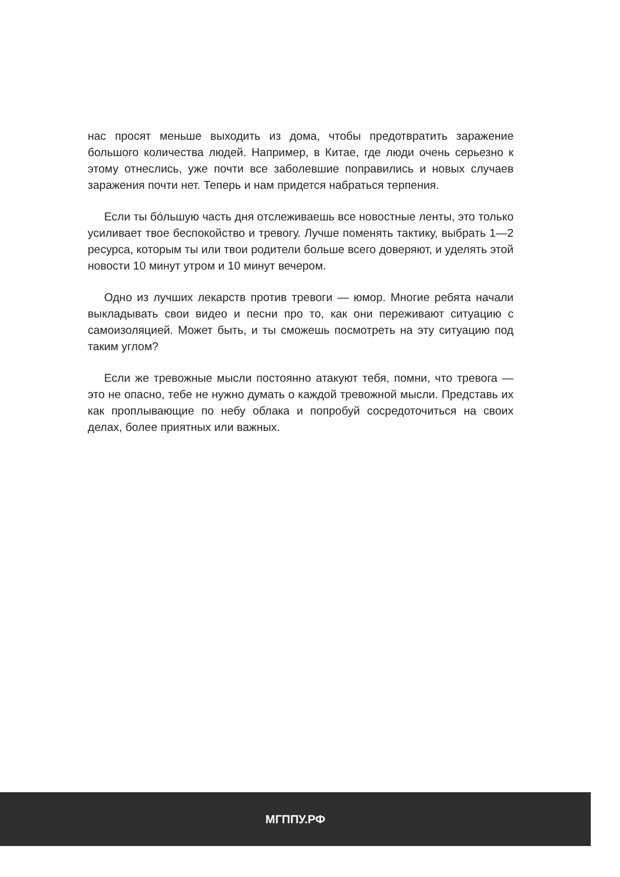нас просят меньше выходить из дома, чтобы предотвратить заражение большого количества людей. Например, в Китае, где люди очень серьезно к этому отнеслись, уже почти все заболевшие поправились и новых случаев заражения почти нет. Теперь и нам придется набраться терпения.
Если ты бóльшую часть дня отслеживаешь все новостные ленты, это только усиливает твое беспокойство и тревогу. Лучше поменять тактику, выбрать 1—2 ресурса, которым ты или твои родители больше всего доверяют, и уделять этой новости 10 минут утром и 10 минут вечером.
Одно из лучших лекарств против тревоги — юмор. Многие ребята начали выкладывать свои видео и песни про то, как они переживают ситуацию с самоизоляцией. Может быть, и ты сможешь посмотреть на эту ситуацию под таким углом?
Если же тревожные мысли постоянно атакуют тебя, помни, что тревога — это не опасно, тебе не нужно думать о каждой тревожной мысли. Представь их как проплывающие по небу облака и попробуй сосредоточиться на своих делах, более приятных или важных.
МГППУ.РФ